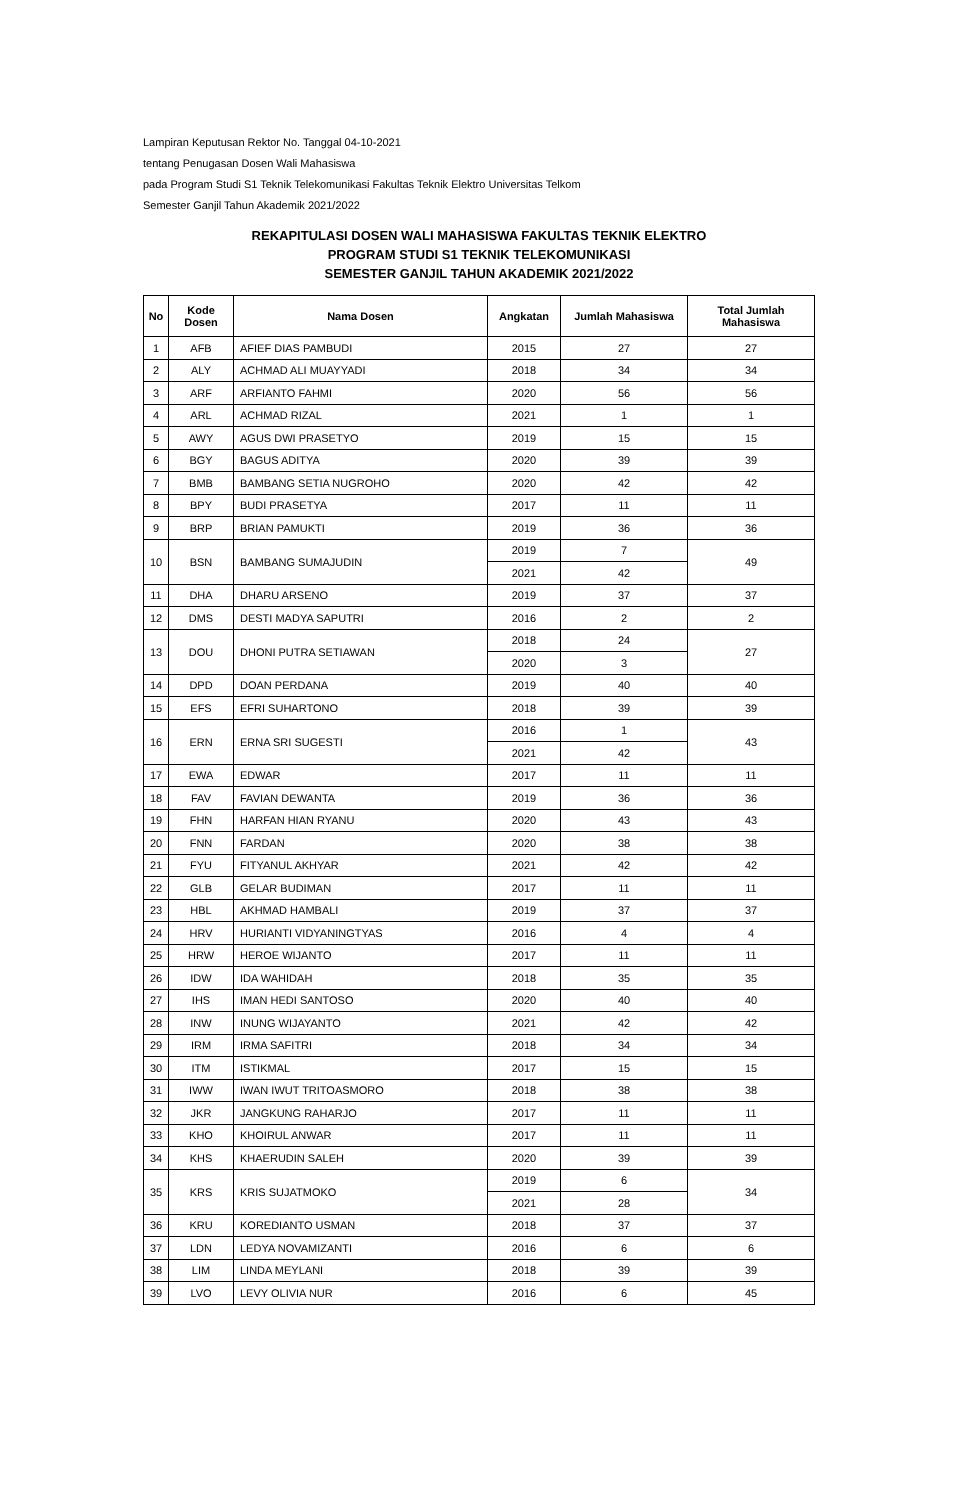Lampiran Keputusan Rektor No. Tanggal 04-10-2021
tentang Penugasan Dosen Wali Mahasiswa
pada Program Studi S1 Teknik Telekomunikasi Fakultas Teknik Elektro Universitas Telkom
Semester Ganjil Tahun Akademik 2021/2022
REKAPITULASI DOSEN WALI MAHASISWA FAKULTAS TEKNIK ELEKTRO
PROGRAM STUDI S1 TEKNIK TELEKOMUNIKASI
SEMESTER GANJIL TAHUN AKADEMIK 2021/2022
| No | Kode Dosen | Nama Dosen | Angkatan | Jumlah Mahasiswa | Total Jumlah Mahasiswa |
| --- | --- | --- | --- | --- | --- |
| 1 | AFB | AFIEF DIAS PAMBUDI | 2015 | 27 | 27 |
| 2 | ALY | ACHMAD ALI MUAYYADI | 2018 | 34 | 34 |
| 3 | ARF | ARFIANTO FAHMI | 2020 | 56 | 56 |
| 4 | ARL | ACHMAD RIZAL | 2021 | 1 | 1 |
| 5 | AWY | AGUS DWI PRASETYO | 2019 | 15 | 15 |
| 6 | BGY | BAGUS ADITYA | 2020 | 39 | 39 |
| 7 | BMB | BAMBANG SETIA NUGROHO | 2020 | 42 | 42 |
| 8 | BPY | BUDI PRASETYA | 2017 | 11 | 11 |
| 9 | BRP | BRIAN PAMUKTI | 2019 | 36 | 36 |
| 10 | BSN | BAMBANG SUMAJUDIN | 2019 | 7 | 49 |
| | | | 2021 | 42 | |
| 11 | DHA | DHARU ARSENO | 2019 | 37 | 37 |
| 12 | DMS | DESTI MADYA SAPUTRI | 2016 | 2 | 2 |
| 13 | DOU | DHONI PUTRA SETIAWAN | 2018 | 24 | 27 |
| | | | 2020 | 3 | |
| 14 | DPD | DOAN PERDANA | 2019 | 40 | 40 |
| 15 | EFS | EFRI SUHARTONO | 2018 | 39 | 39 |
| 16 | ERN | ERNA SRI SUGESTI | 2016 | 1 | 43 |
| | | | 2021 | 42 | |
| 17 | EWA | EDWAR | 2017 | 11 | 11 |
| 18 | FAV | FAVIAN DEWANTA | 2019 | 36 | 36 |
| 19 | FHN | HARFAN HIAN RYANU | 2020 | 43 | 43 |
| 20 | FNN | FARDAN | 2020 | 38 | 38 |
| 21 | FYU | FITYANUL AKHYAR | 2021 | 42 | 42 |
| 22 | GLB | GELAR BUDIMAN | 2017 | 11 | 11 |
| 23 | HBL | AKHMAD HAMBALI | 2019 | 37 | 37 |
| 24 | HRV | HURIANTI VIDYANINGTYAS | 2016 | 4 | 4 |
| 25 | HRW | HEROE WIJANTO | 2017 | 11 | 11 |
| 26 | IDW | IDA WAHIDAH | 2018 | 35 | 35 |
| 27 | IHS | IMAN HEDI SANTOSO | 2020 | 40 | 40 |
| 28 | INW | INUNG WIJAYANTO | 2021 | 42 | 42 |
| 29 | IRM | IRMA SAFITRI | 2018 | 34 | 34 |
| 30 | ITM | ISTIKMAL | 2017 | 15 | 15 |
| 31 | IWW | IWAN IWUT TRITOASMORO | 2018 | 38 | 38 |
| 32 | JKR | JANGKUNG RAHARJO | 2017 | 11 | 11 |
| 33 | KHO | KHOIRUL ANWAR | 2017 | 11 | 11 |
| 34 | KHS | KHAERUDIN SALEH | 2020 | 39 | 39 |
| 35 | KRS | KRIS SUJATMOKO | 2019 | 6 | 34 |
| | | | 2021 | 28 | |
| 36 | KRU | KOREDIANTO USMAN | 2018 | 37 | 37 |
| 37 | LDN | LEDYA NOVAMIZANTI | 2016 | 6 | 6 |
| 38 | LIM | LINDA MEYLANI | 2018 | 39 | 39 |
| 39 | LVO | LEVY OLIVIA NUR | 2016 | 6 | 45 |